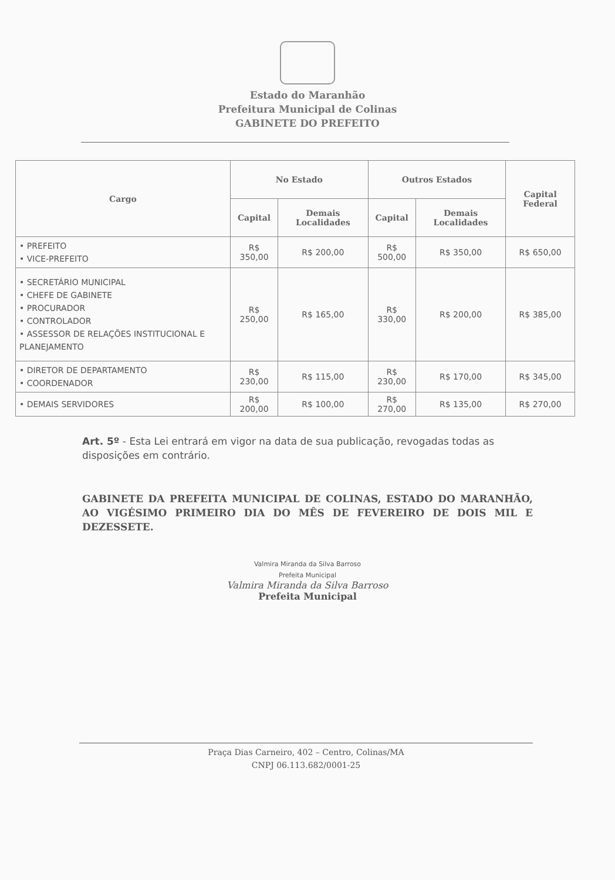Estado do Maranhão
Prefeitura Municipal de Colinas
GABINETE DO PREFEITO
| Cargo | No Estado | | Outros Estados | | Capital Federal |
| --- | --- | --- | --- | --- | --- |
| | Capital | Demais Localidades | Capital | Demais Localidades | |
| • PREFEITO • VICE-PREFEITO | R$ 350,00 | R$ 200,00 | R$ 500,00 | R$ 350,00 | R$ 650,00 |
| • SECRETÁRIO MUNICIPAL • CHEFE DE GABINETE • PROCURADOR • CONTROLADOR • ASSESSOR DE RELAÇÕES INSTITUCIONAL E PLANEJAMENTO | R$ 250,00 | R$ 165,00 | R$ 330,00 | R$ 200,00 | R$ 385,00 |
| • DIRETOR DE DEPARTAMENTO • COORDENADOR | R$ 230,00 | R$ 115,00 | R$ 230,00 | R$ 170,00 | R$ 345,00 |
| • DEMAIS SERVIDORES | R$ 200,00 | R$ 100,00 | R$ 270,00 | R$ 135,00 | R$ 270,00 |
Art. 5º - Esta Lei entrará em vigor na data de sua publicação, revogadas todas as disposições em contrário.
GABINETE DA PREFEITA MUNICIPAL DE COLINAS, ESTADO DO MARANHÃO, AO VIGÉSIMO PRIMEIRO DIA DO MÊS DE FEVEREIRO DE DOIS MIL E DEZESSETE.
Valmira Miranda da Silva Barroso
Prefeita Municipal
Valmira Miranda da Silva Barroso
Prefeita Municipal
Praça Dias Carneiro, 402 – Centro, Colinas/MA
CNPJ 06.113.682/0001-25